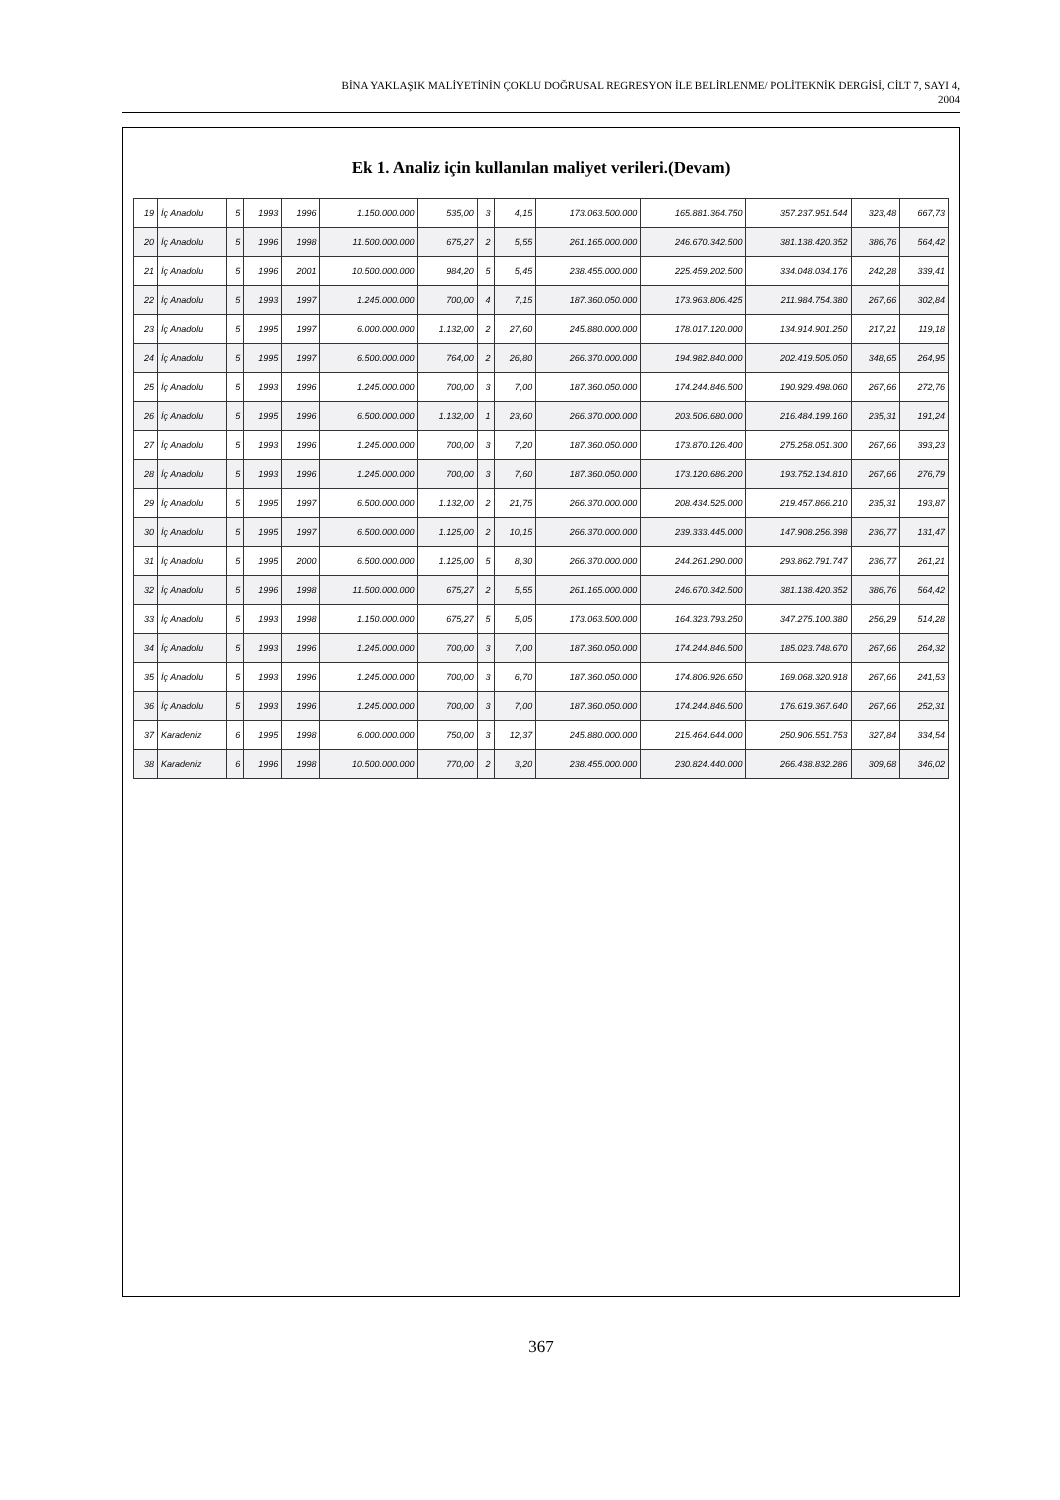BİNA YAKLAŞIK MALİYETİNİN ÇOKLU DOĞRUSAL REGRESYON İLE BELİRLENME/ POLİTEKNİK DERGİSİ, CİLT 7, SAYI 4,
2004
Ek 1. Analiz için kullanılan maliyet verileri.(Devam)
| 19 | İç Anadolu | 5 | 1993 | 1996 | 1.150.000.000 | 535,00 | 3 | 4,15 | 173.063.500.000 | 165.881.364.750 | 357.237.951.544 | 323,48 | 667,73 |
| 20 | İç Anadolu | 5 | 1996 | 1998 | 11.500.000.000 | 675,27 | 2 | 5,55 | 261.165.000.000 | 246.670.342.500 | 381.138.420.352 | 386,76 | 564,42 |
| 21 | İç Anadolu | 5 | 1996 | 2001 | 10.500.000.000 | 984,20 | 5 | 5,45 | 238.455.000.000 | 225.459.202.500 | 334.048.034.176 | 242,28 | 339,41 |
| 22 | İç Anadolu | 5 | 1993 | 1997 | 1.245.000.000 | 700,00 | 4 | 7,15 | 187.360.050.000 | 173.963.806.425 | 211.984.754.380 | 267,66 | 302,84 |
| 23 | İç Anadolu | 5 | 1995 | 1997 | 6.000.000.000 | 1.132,00 | 2 | 27,60 | 245.880.000.000 | 178.017.120.000 | 134.914.901.250 | 217,21 | 119,18 |
| 24 | İç Anadolu | 5 | 1995 | 1997 | 6.500.000.000 | 764,00 | 2 | 26,80 | 266.370.000.000 | 194.982.840.000 | 202.419.505.050 | 348,65 | 264,95 |
| 25 | İç Anadolu | 5 | 1993 | 1996 | 1.245.000.000 | 700,00 | 3 | 7,00 | 187.360.050.000 | 174.244.846.500 | 190.929.498.060 | 267,66 | 272,76 |
| 26 | İç Anadolu | 5 | 1995 | 1996 | 6.500.000.000 | 1.132,00 | 1 | 23,60 | 266.370.000.000 | 203.506.680.000 | 216.484.199.160 | 235,31 | 191,24 |
| 27 | İç Anadolu | 5 | 1993 | 1996 | 1.245.000.000 | 700,00 | 3 | 7,20 | 187.360.050.000 | 173.870.126.400 | 275.258.051.300 | 267,66 | 393,23 |
| 28 | İç Anadolu | 5 | 1993 | 1996 | 1.245.000.000 | 700,00 | 3 | 7,60 | 187.360.050.000 | 173.120.686.200 | 193.752.134.810 | 267,66 | 276,79 |
| 29 | İç Anadolu | 5 | 1995 | 1997 | 6.500.000.000 | 1.132,00 | 2 | 21,75 | 266.370.000.000 | 208.434.525.000 | 219.457.866.210 | 235,31 | 193,87 |
| 30 | İç Anadolu | 5 | 1995 | 1997 | 6.500.000.000 | 1.125,00 | 2 | 10,15 | 266.370.000.000 | 239.333.445.000 | 147.908.256.398 | 236,77 | 131,47 |
| 31 | İç Anadolu | 5 | 1995 | 2000 | 6.500.000.000 | 1.125,00 | 5 | 8,30 | 266.370.000.000 | 244.261.290.000 | 293.862.791.747 | 236,77 | 261,21 |
| 32 | İç Anadolu | 5 | 1996 | 1998 | 11.500.000.000 | 675,27 | 2 | 5,55 | 261.165.000.000 | 246.670.342.500 | 381.138.420.352 | 386,76 | 564,42 |
| 33 | İç Anadolu | 5 | 1993 | 1998 | 1.150.000.000 | 675,27 | 5 | 5,05 | 173.063.500.000 | 164.323.793.250 | 347.275.100.380 | 256,29 | 514,28 |
| 34 | İç Anadolu | 5 | 1993 | 1996 | 1.245.000.000 | 700,00 | 3 | 7,00 | 187.360.050.000 | 174.244.846.500 | 185.023.748.670 | 267,66 | 264,32 |
| 35 | İç Anadolu | 5 | 1993 | 1996 | 1.245.000.000 | 700,00 | 3 | 6,70 | 187.360.050.000 | 174.806.926.650 | 169.068.320.918 | 267,66 | 241,53 |
| 36 | İç Anadolu | 5 | 1993 | 1996 | 1.245.000.000 | 700,00 | 3 | 7,00 | 187.360.050.000 | 174.244.846.500 | 176.619.367.640 | 267,66 | 252,31 |
| 37 | Karadeniz | 6 | 1995 | 1998 | 6.000.000.000 | 750,00 | 3 | 12,37 | 245.880.000.000 | 215.464.644.000 | 250.906.551.753 | 327,84 | 334,54 |
| 38 | Karadeniz | 6 | 1996 | 1998 | 10.500.000.000 | 770,00 | 2 | 3,20 | 238.455.000.000 | 230.824.440.000 | 266.438.832.286 | 309,68 | 346,02 |
367